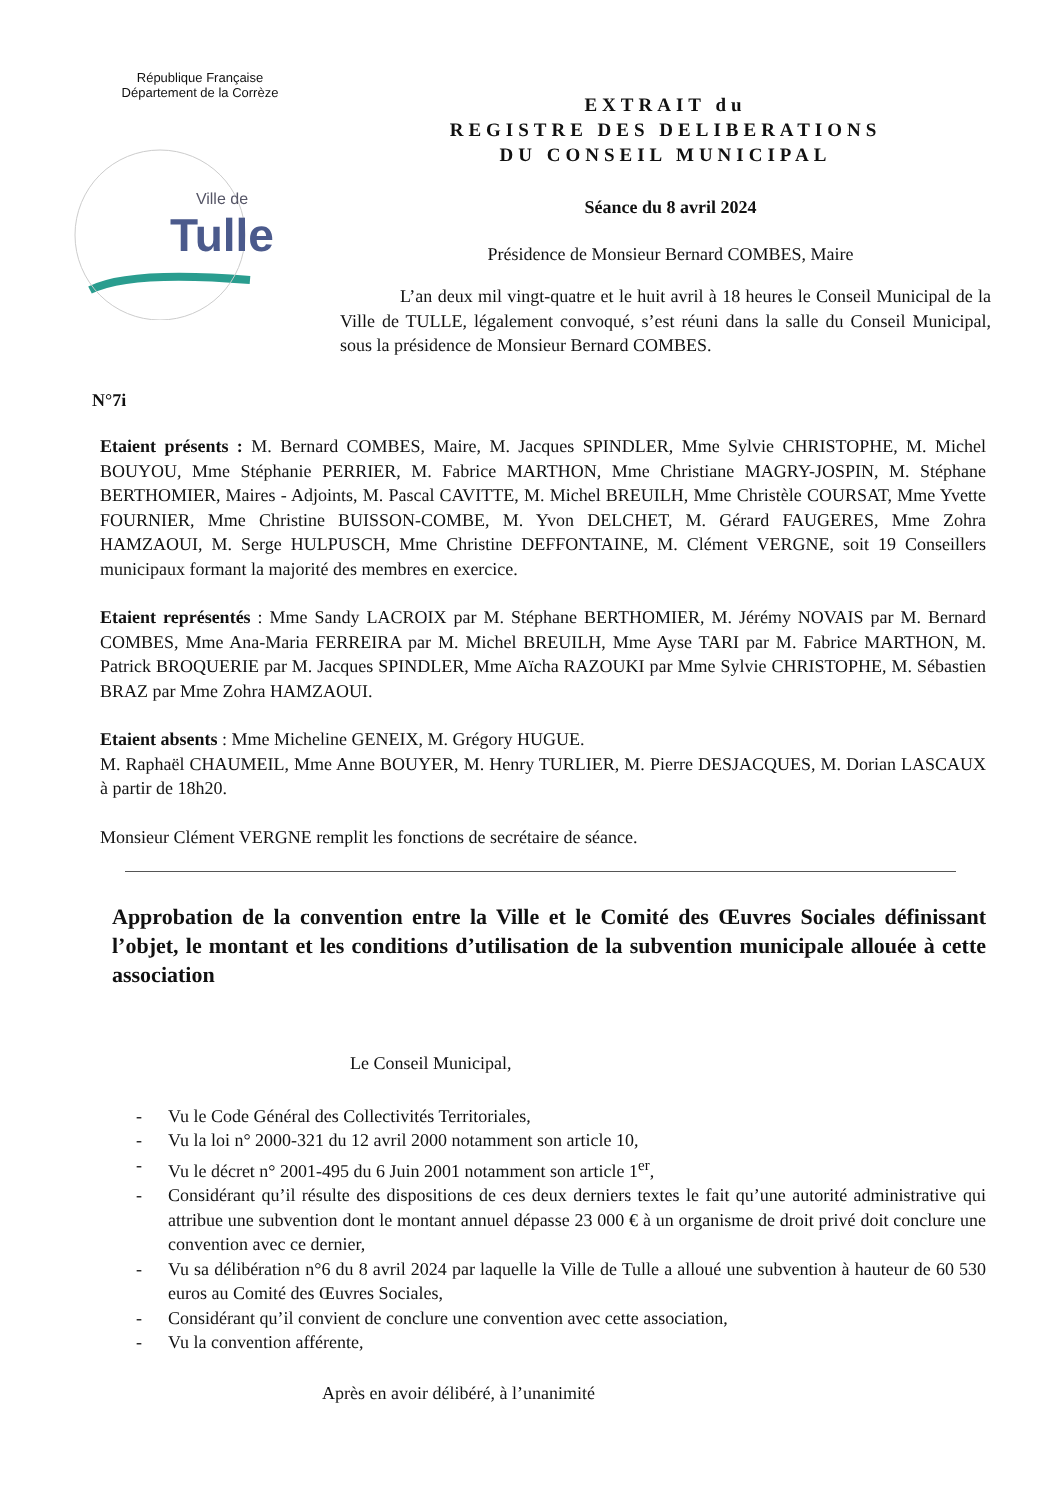République Française
Département de la Corrèze
Ville de
Tulle
EXTRAIT du
REGISTRE DES DELIBERATIONS
DU CONSEIL MUNICIPAL
Séance du 8 avril 2024
Présidence de Monsieur Bernard COMBES, Maire
L’an deux mil vingt-quatre et le huit avril à 18 heures le Conseil Municipal de la Ville de TULLE, légalement convoqué, s’est réuni dans la salle du Conseil Municipal, sous la présidence de Monsieur Bernard COMBES.
N°7i
Etaient présents : M. Bernard COMBES, Maire, M. Jacques SPINDLER, Mme Sylvie CHRISTOPHE, M. Michel BOUYOU, Mme Stéphanie PERRIER, M. Fabrice MARTHON, Mme Christiane MAGRY-JOSPIN, M. Stéphane BERTHOMIER, Maires - Adjoints, M. Pascal CAVITTE, M. Michel BREUILH, Mme Christèle COURSAT, Mme Yvette FOURNIER, Mme Christine BUISSON-COMBE, M. Yvon DELCHET, M. Gérard FAUGERES, Mme Zohra HAMZAOUI, M. Serge HULPUSCH, Mme Christine DEFFONTAINE, M. Clément VERGNE, soit 19 Conseillers municipaux formant la majorité des membres en exercice.
Etaient représentés : Mme Sandy LACROIX par M. Stéphane BERTHOMIER, M. Jérémy NOVAIS par M. Bernard COMBES, Mme Ana-Maria FERREIRA par M. Michel BREUILH, Mme Ayse TARI par M. Fabrice MARTHON, M. Patrick BROQUERIE par M. Jacques SPINDLER, Mme Aïcha RAZOUKI par Mme Sylvie CHRISTOPHE, M. Sébastien BRAZ par Mme Zohra HAMZAOUI.
Etaient absents : Mme Micheline GENEIX, M. Grégory HUGUE.
M. Raphaël CHAUMEIL, Mme Anne BOUYER, M. Henry TURLIER, M. Pierre DESJACQUES, M. Dorian LASCAUX à partir de 18h20.
Monsieur Clément VERGNE remplit les fonctions de secrétaire de séance.
Approbation de la convention entre la Ville et le Comité des Œuvres Sociales définissant l’objet, le montant et les conditions d’utilisation de la subvention municipale allouée à cette association
Le Conseil Municipal,
- Vu le Code Général des Collectivités Territoriales,
- Vu la loi n° 2000-321 du 12 avril 2000 notamment son article 10,
- Vu le décret n° 2001-495 du 6 Juin 2001 notamment son article 1<sup>er</sup>,
- Considérant qu’il résulte des dispositions de ces deux derniers textes le fait qu’une autorité administrative qui attribue une subvention dont le montant annuel dépasse 23 000 € à un organisme de droit privé doit conclure une convention avec ce dernier,
- Vu sa délibération n°6 du 8 avril 2024 par laquelle la Ville de Tulle a alloué une subvention à hauteur de 60 530 euros au Comité des Œuvres Sociales,
- Considérant qu’il convient de conclure une convention avec cette association,
- Vu la convention afférente,
Après en avoir délibéré, à l’unanimité